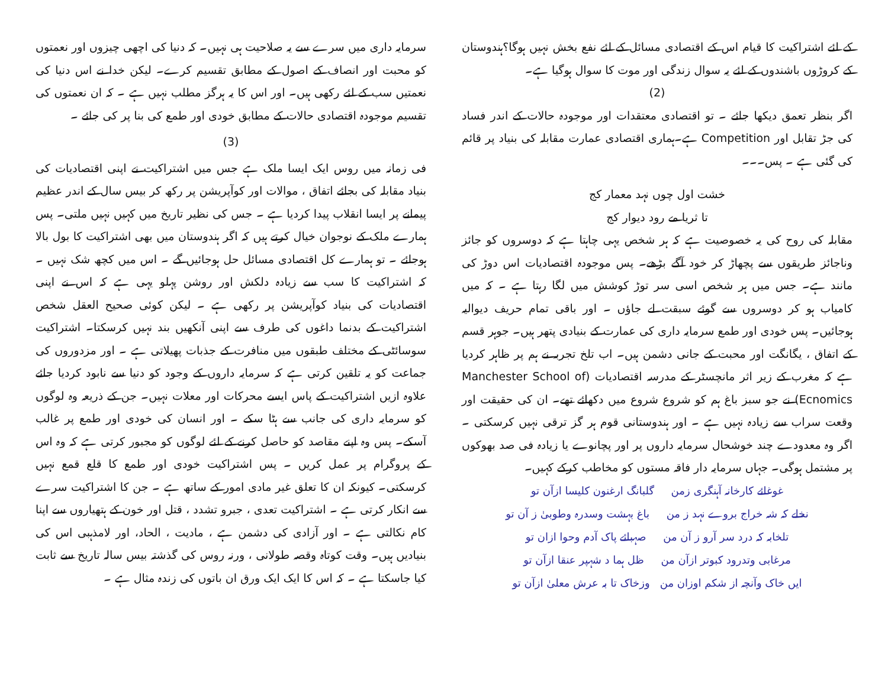کے لئے اشتراکیت کا قیام اس کے اقتصادی مسائل کے لئے نفع بخش نہیں ہوگا؟ہندوستان کے کروڑوں باشندوں کے لئے یہ سوال زندگی اور موت کا سوال ہوگیا ہے۔
(2)
اگر بنظر تعمق دیکھا جائے ۔ تو اقتصادی معتقدات اور موجودہ حالات کے اندر فساد کی جڑ تقابل اور Competition ہے۔ہماری اقتصادی عمارت مقابلہ کی بنیاد پر قائم کی گئی ہے ۔ پس۔۔۔
خشت اول چوں نہد معمار کج
تا ثریا مے رود دیوار کج
مقابلہ کی روح کی یہ خصوصیت ہے کہ ہر شخص یہی چاہتا ہے کہ دوسروں کو جائز وناجائز طریقوں سے پچھاڑ کر خود آگے بڑھے۔ پس موجودہ اقتصادیات اس دوڑ کی مانند ہے۔ جس میں ہر شخص اسی سر توڑ کوشش میں لگا رہتا ہے ۔ کہ میں کامیاب ہو کر دوسروں سے گوئے سبقت لے جاؤں ۔ اور باقی تمام حریف دیوالیہ ہوجائیں۔ پس خودی اور طمع سرمایہ داری کی عمارت کے بنیادی پتھر ہیں۔ جوہر قسم کے اتفاق ، یگانگت اور محبت کے جانی دشمن ہیں۔ اب تلخ تجربہ نے ہم پر ظاہر کردیا ہے کہ مغرب کے زیر اثر مانچسٹر کے مدرسہ اقتصادیات (Manchester School of Ecnomics) نے جو سبز باغ ہم کو شروع شروع میں دکھائے تھے۔ ان کی حقیقت اور وقعت سراب سے زیادہ نہیں ہے ۔ اور ہندوستانی قوم ہر گز ترقی نہیں کرسکتی ۔ اگر وہ معدودے چند خوشحال سرمایہ داروں پر اور پچانوے یا زیادہ فی صد بھوکوں پر مشتمل ہوگی۔ جہاں سرمایہ دار فاقہ مستوں کو مخاطب کرکے کہیں۔
غوغائے کارخانہ آہنگری زمن گلبانگ ارغنون کلیسا ازآن تو
نخلے کہ شہ خراج بروے نہد ز من باغ بہشت وسدرہ وطوبیٰ ز آن تو
تلخابہ کہ درد سر آرو ز آن من صہبائے پاک آدم وحوا ازان تو
مرغابی وتدرود کبوتر ازآن من ظل ہما د شہپر عنقا ازآن تو
ایں خاک وآنچہ از شکم اوزان من وزخاک تا بہ عرش معلیٰ ازآن تو
سرمایہ داری میں سرے سے یہ صلاحیت ہی نہیں۔ کہ دنیا کی اچھی چیزوں اور نعمتوں کو محبت اور انصاف کے اصول کے مطابق تقسیم کرے۔ لیکن خدا نے اس دنیا کی نعمتیں سب کے لئے رکھی ہیں۔ اور اس کا یہ ہرگز مطلب نہیں ہے ۔ کہ ان نعمتوں کی تقسیم موجودہ اقتصادی حالات کے مطابق خودی اور طمع کی بنا پر کی جائے ۔
(3)
فی زمانہ میں روس ایک ایسا ملک ہے جس میں اشتراکیت نے اپنی اقتصادیات کی بنیاد مقابلہ کی بجائے اتفاق ، موالات اور کوآپریشن پر رکھ کر بیس سال کے اندر عظیم پیمانے پر ایسا انقلاب پیدا کردیا ہے ۔ جس کی نظیر تاریخ میں کہیں نہیں ملتی۔ پس ہمارے ملک کے نوجوان خیال کرتے ہیں کہ اگر ہندوستان میں بھی اشتراکیت کا بول بالا ہوجائے ۔ تو ہمارے کل اقتصادی مسائل حل ہوجائیں گے ۔ اس میں کچھ شک نہیں ۔ کہ اشتراکیت کا سب سے زیادہ دلکش اور روشن پہلو یہی ہے کہ اس نے اپنی اقتصادیات کی بنیاد کوآپریشن پر رکھی ہے ۔ لیکن کوئی صحیح العقل شخص اشتراکیت کے بدنما داغوں کی طرف سے اپنی آنکھیں بند نہیں کرسکتا۔ اشتراکیت سوسائٹی کے مختلف طبقوں میں منافرت کے جذبات پھیلاتی ہے ۔ اور مزدوروں کی جماعت کو یہ تلقین کرتی ہے کہ سرمایہ داروں کے وجود کو دنیا سے نابود کردیا جائے علاوہ ازیں اشتراکیت کے پاس ایسے محرکات اور معلات نہیں۔ جن کے ذریعہ وہ لوگوں کو سرمایہ داری کی جانب سے ہٹا سکے ۔ اور انسان کی خودی اور طمع پر غالب آسکے۔ پس وہ اپنے مقاصد کو حاصل کرنے کے لئے لوگوں کو مجبور کرتی ہے کہ وہ اس کے پروگرام پر عمل کریں ۔ پس اشتراکیت خودی اور طمع کا قلع قمع نہیں کرسکتی۔ کیونکہ ان کا تعلق غیر مادی امور کے ساتھ ہے ۔ جن کا اشتراکیت سرے سے انکار کرتی ہے ۔ اشتراکیت تعدی ، جبرو تشدد ، قتل اور خون کے ہتھیاروں سے اپنا کام نکالتی ہے ۔ اور آزادی کی دشمن ہے ، مادیت ، الحاد، اور لامذہبی اس کی بنیادیں ہیں۔ وقت کوتاہ وقصہ طولانی ، ورنہ روس کی گذشتہ بیس سالہ تاریخ سے ثابت کیا جاسکتا ہے ۔ کہ اس کا ایک ایک ورق ان باتوں کی زندہ مثال ہے ۔